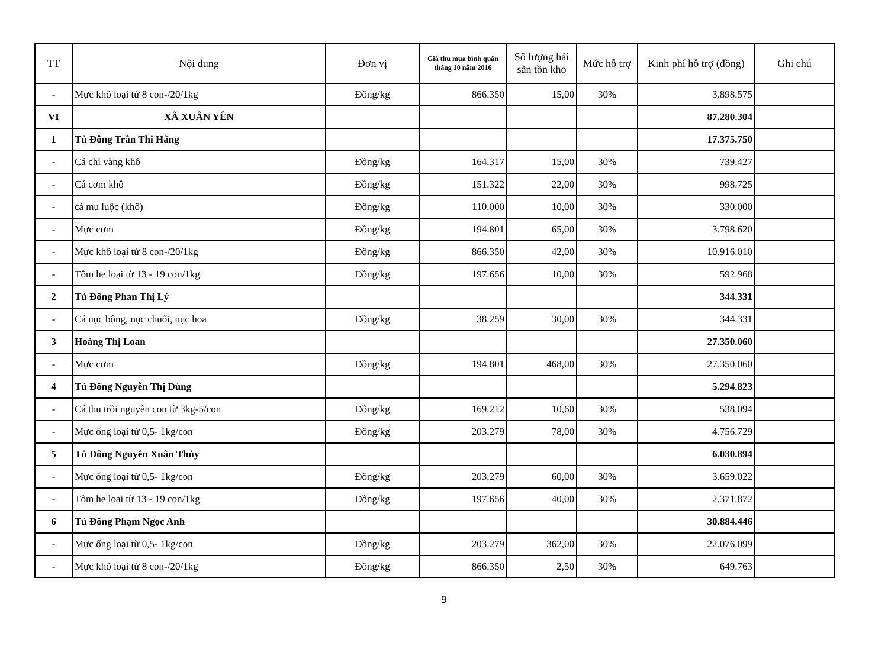| TT | Nội dung | Đơn vị | Giá thu mua bình quân tháng 10 năm 2016 | Số lượng hải sản tồn kho | Mức hỗ trợ | Kinh phí hỗ trợ (đồng) | Ghi chú |
| --- | --- | --- | --- | --- | --- | --- | --- |
| - | Mực khô loại từ 8 con-/20/1kg | Đồng/kg | 866.350 | 15,00 | 30% | 3.898.575 | |
| VI | XÃ XUÂN YÊN | | | | | 87.280.304 | |
| 1 | Tủ Đông Trần Thi Hằng | | | | | 17.375.750 | |
| - | Cá chỉ vàng khô | Đồng/kg | 164.317 | 15,00 | 30% | 739.427 | |
| - | Cá cơm khô | Đồng/kg | 151.322 | 22,00 | 30% | 998.725 | |
| - | cá mu luộc (khô) | Đồng/kg | 110.000 | 10,00 | 30% | 330.000 | |
| - | Mực cơm | Đồng/kg | 194.801 | 65,00 | 30% | 3.798.620 | |
| - | Mực khô loại từ 8 con-/20/1kg | Đồng/kg | 866.350 | 42,00 | 30% | 10.916.010 | |
| - | Tôm he loại từ 13 - 19 con/1kg | Đồng/kg | 197.656 | 10,00 | 30% | 592.968 | |
| 2 | Tủ Đông Phan Thị Lý | | | | | 344.331 | |
| - | Cá nục bông, nục chuối, nục hoa | Đồng/kg | 38.259 | 30,00 | 30% | 344.331 | |
| 3 | Hoàng Thị Loan | | | | | 27.350.060 | |
| - | Mực cơm | Đồng/kg | 194.801 | 468,00 | 30% | 27.350.060 | |
| 4 | Tủ Đông Nguyễn Thị Dùng | | | | | 5.294.823 | |
| - | Cá thu trồi nguyên con từ 3kg-5/con | Đồng/kg | 169.212 | 10,60 | 30% | 538.094 | |
| - | Mực ống loại từ 0,5- 1kg/con | Đồng/kg | 203.279 | 78,00 | 30% | 4.756.729 | |
| 5 | Tủ Đông Nguyễn Xuân Thủy | | | | | 6.030.894 | |
| - | Mực ống loại từ 0,5- 1kg/con | Đồng/kg | 203.279 | 60,00 | 30% | 3.659.022 | |
| - | Tôm he loại từ 13 - 19 con/1kg | Đồng/kg | 197.656 | 40,00 | 30% | 2.371.872 | |
| 6 | Tủ Đông Phạm Ngọc Anh | | | | | 30.884.446 | |
| - | Mực ống loại từ 0,5- 1kg/con | Đồng/kg | 203.279 | 362,00 | 30% | 22.076.099 | |
| - | Mực khô loại từ 8 con-/20/1kg | Đồng/kg | 866.350 | 2,50 | 30% | 649.763 | |
9